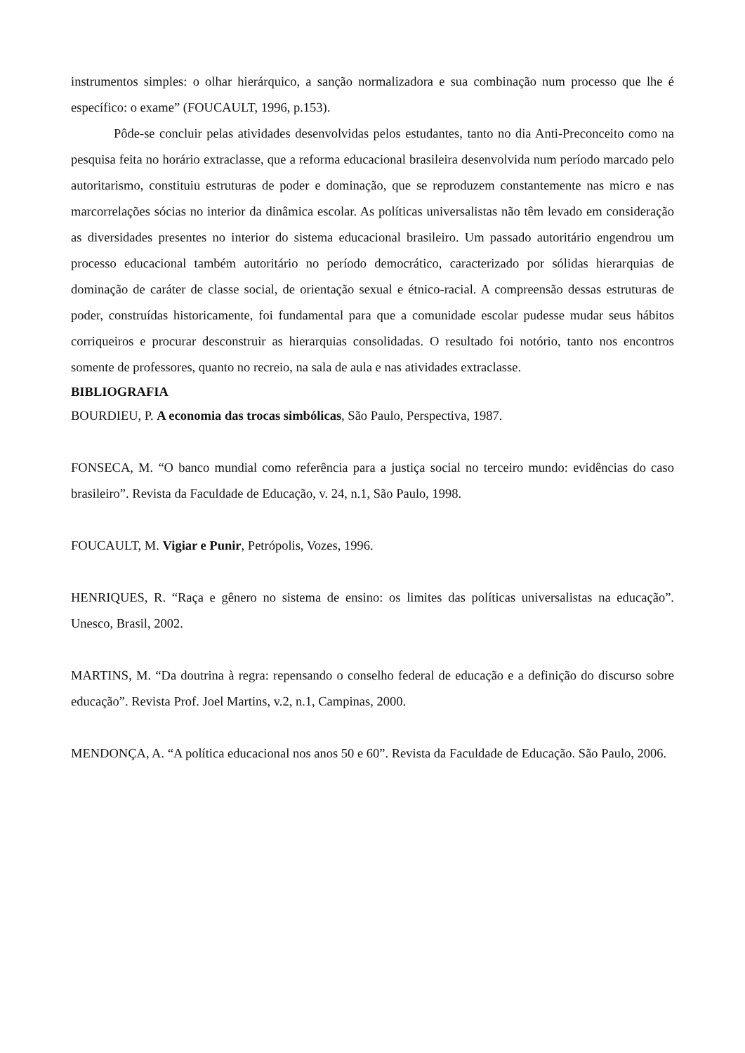instrumentos simples: o olhar hierárquico, a sanção normalizadora e sua combinação num processo que lhe é específico: o exame” (FOUCAULT, 1996, p.153).
Pôde-se concluir pelas atividades desenvolvidas pelos estudantes, tanto no dia Anti-Preconceito como na pesquisa feita no horário extraclasse, que a reforma educacional brasileira desenvolvida num período marcado pelo autoritarismo, constituiu estruturas de poder e dominação, que se reproduzem constantemente nas micro e nas marcorrelações sócias no interior da dinâmica escolar. As políticas universalistas não têm levado em consideração as diversidades presentes no interior do sistema educacional brasileiro. Um passado autoritário engendrou um processo educacional também autoritário no período democrático, caracterizado por sólidas hierarquias de dominação de caráter de classe social, de orientação sexual e étnico-racial. A compreensão dessas estruturas de poder, construídas historicamente, foi fundamental para que a comunidade escolar pudesse mudar seus hábitos corriqueiros e procurar desconstruir as hierarquias consolidadas. O resultado foi notório, tanto nos encontros somente de professores, quanto no recreio, na sala de aula e nas atividades extraclasse.
BIBLIOGRAFIA
BOURDIEU, P. A economia das trocas simbólicas, São Paulo, Perspectiva, 1987.
FONSECA, M. “O banco mundial como referência para a justiça social no terceiro mundo: evidências do caso brasileiro”. Revista da Faculdade de Educação, v. 24, n.1, São Paulo, 1998.
FOUCAULT, M. Vigiar e Punir, Petrópolis, Vozes, 1996.
HENRIQUES, R. “Raça e gênero no sistema de ensino: os limites das políticas universalistas na educação”. Unesco, Brasil, 2002.
MARTINS, M. “Da doutrina à regra: repensando o conselho federal de educação e a definição do discurso sobre educação”. Revista Prof. Joel Martins, v.2, n.1, Campinas, 2000.
MENDONÇA, A. “A política educacional nos anos 50 e 60”. Revista da Faculdade de Educação. São Paulo, 2006.